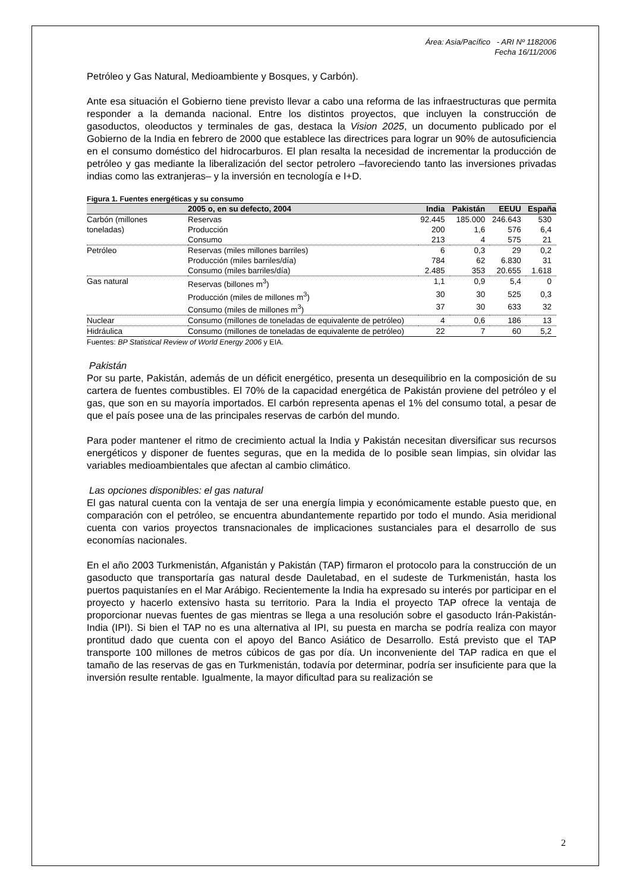Área: Asia/Pacífico - ARI Nº 1182006
Fecha 16/11/2006
Petróleo y Gas Natural, Medioambiente y Bosques, y Carbón).
Ante esa situación el Gobierno tiene previsto llevar a cabo una reforma de las infraestructuras que permita responder a la demanda nacional. Entre los distintos proyectos, que incluyen la construcción de gasoductos, oleoductos y terminales de gas, destaca la Vision 2025, un documento publicado por el Gobierno de la India en febrero de 2000 que establece las directrices para lograr un 90% de autosuficiencia en el consumo doméstico del hidrocarburos. El plan resalta la necesidad de incrementar la producción de petróleo y gas mediante la liberalización del sector petrolero –favoreciendo tanto las inversiones privadas indias como las extranjeras– y la inversión en tecnología e I+D.
Figura 1. Fuentes energéticas y su consumo
| | 2005 o, en su defecto, 2004 | India | Pakistán | EEUU | España |
| --- | --- | --- | --- | --- | --- |
| Carbón (millones | Reservas | 92.445 | 185.000 | 246.643 | 530 |
| toneladas) | Producción | 200 | 1,6 | 576 | 6,4 |
| | Consumo | 213 | 4 | 575 | 21 |
| Petróleo | Reservas (miles millones barriles) | 6 | 0,3 | 29 | 0,2 |
| | Producción (miles barriles/día) | 784 | 62 | 6.830 | 31 |
| | Consumo (miles barriles/día) | 2.485 | 353 | 20.655 | 1.618 |
| Gas natural | Reservas (billones m<sup>3</sup>) | 1,1 | 0,9 | 5,4 | 0 |
| | Producción (miles de millones m<sup>3</sup>) | 30 | 30 | 525 | 0,3 |
| | Consumo (miles de millones m<sup>3</sup>) | 37 | 30 | 633 | 32 |
| Nuclear | Consumo (millones de toneladas de equivalente de petróleo) | 4 | 0,6 | 186 | 13 |
| Hidráulica | Consumo (millones de toneladas de equivalente de petróleo) | 22 | 7 | 60 | 5,2 |
Fuentes: BP Statistical Review of World Energy 2006 y EIA.
Pakistán
Por su parte, Pakistán, además de un déficit energético, presenta un desequilibrio en la composición de su cartera de fuentes combustibles. El 70% de la capacidad energética de Pakistán proviene del petróleo y el gas, que son en su mayoría importados. El carbón representa apenas el 1% del consumo total, a pesar de que el país posee una de las principales reservas de carbón del mundo.
Para poder mantener el ritmo de crecimiento actual la India y Pakistán necesitan diversificar sus recursos energéticos y disponer de fuentes seguras, que en la medida de lo posible sean limpias, sin olvidar las variables medioambientales que afectan al cambio climático.
Las opciones disponibles: el gas natural
El gas natural cuenta con la ventaja de ser una energía limpia y económicamente estable puesto que, en comparación con el petróleo, se encuentra abundantemente repartido por todo el mundo. Asia meridional cuenta con varios proyectos transnacionales de implicaciones sustanciales para el desarrollo de sus economías nacionales.
En el año 2003 Turkmenistán, Afganistán y Pakistán (TAP) firmaron el protocolo para la construcción de un gasoducto que transportaría gas natural desde Dauletabad, en el sudeste de Turkmenistán, hasta los puertos paquistaníes en el Mar Arábigo. Recientemente la India ha expresado su interés por participar en el proyecto y hacerlo extensivo hasta su territorio. Para la India el proyecto TAP ofrece la ventaja de proporcionar nuevas fuentes de gas mientras se llega a una resolución sobre el gasoducto Irán-Pakistán-India (IPI). Si bien el TAP no es una alternativa al IPI, su puesta en marcha se podría realiza con mayor prontitud dado que cuenta con el apoyo del Banco Asiático de Desarrollo. Está previsto que el TAP transporte 100 millones de metros cúbicos de gas por día. Un inconveniente del TAP radica en que el tamaño de las reservas de gas en Turkmenistán, todavía por determinar, podría ser insuficiente para que la inversión resulte rentable. Igualmente, la mayor dificultad para su realización se
2